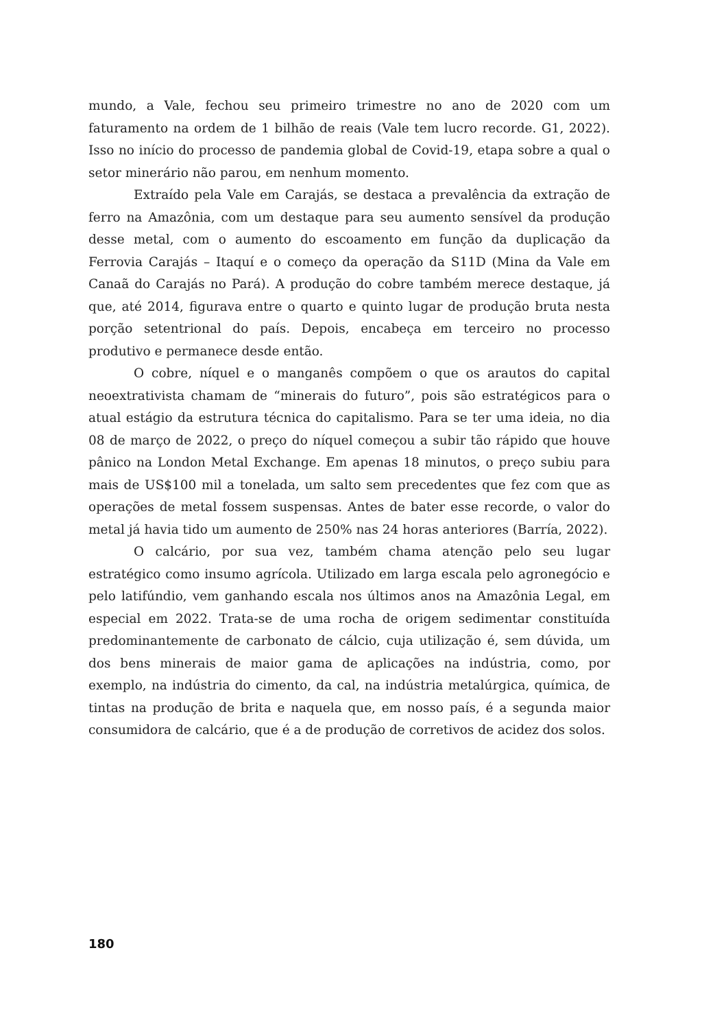mundo, a Vale, fechou seu primeiro trimestre no ano de 2020 com um faturamento na ordem de 1 bilhão de reais (Vale tem lucro recorde. G1, 2022). Isso no início do processo de pandemia global de Covid-19, etapa sobre a qual o setor minerário não parou, em nenhum momento.
Extraído pela Vale em Carajás, se destaca a prevalência da extração de ferro na Amazônia, com um destaque para seu aumento sensível da produção desse metal, com o aumento do escoamento em função da duplicação da Ferrovia Carajás – Itaquí e o começo da operação da S11D (Mina da Vale em Canaã do Carajás no Pará). A produção do cobre também merece destaque, já que, até 2014, figurava entre o quarto e quinto lugar de produção bruta nesta porção setentrional do país. Depois, encabeça em terceiro no processo produtivo e permanece desde então.
O cobre, níquel e o manganês compõem o que os arautos do capital neoextrativista chamam de “minerais do futuro”, pois são estratégicos para o atual estágio da estrutura técnica do capitalismo. Para se ter uma ideia, no dia 08 de março de 2022, o preço do níquel começou a subir tão rápido que houve pânico na London Metal Exchange. Em apenas 18 minutos, o preço subiu para mais de US$100 mil a tonelada, um salto sem precedentes que fez com que as operações de metal fossem suspensas. Antes de bater esse recorde, o valor do metal já havia tido um aumento de 250% nas 24 horas anteriores (Barría, 2022).
O calcário, por sua vez, também chama atenção pelo seu lugar estratégico como insumo agrícola. Utilizado em larga escala pelo agronegócio e pelo latifúndio, vem ganhando escala nos últimos anos na Amazônia Legal, em especial em 2022. Trata-se de uma rocha de origem sedimentar constituída predominantemente de carbonato de cálcio, cuja utilização é, sem dúvida, um dos bens minerais de maior gama de aplicações na indústria, como, por exemplo, na indústria do cimento, da cal, na indústria metalúrgica, química, de tintas na produção de brita e naquela que, em nosso país, é a segunda maior consumidora de calcário, que é a de produção de corretivos de acidez dos solos.
180